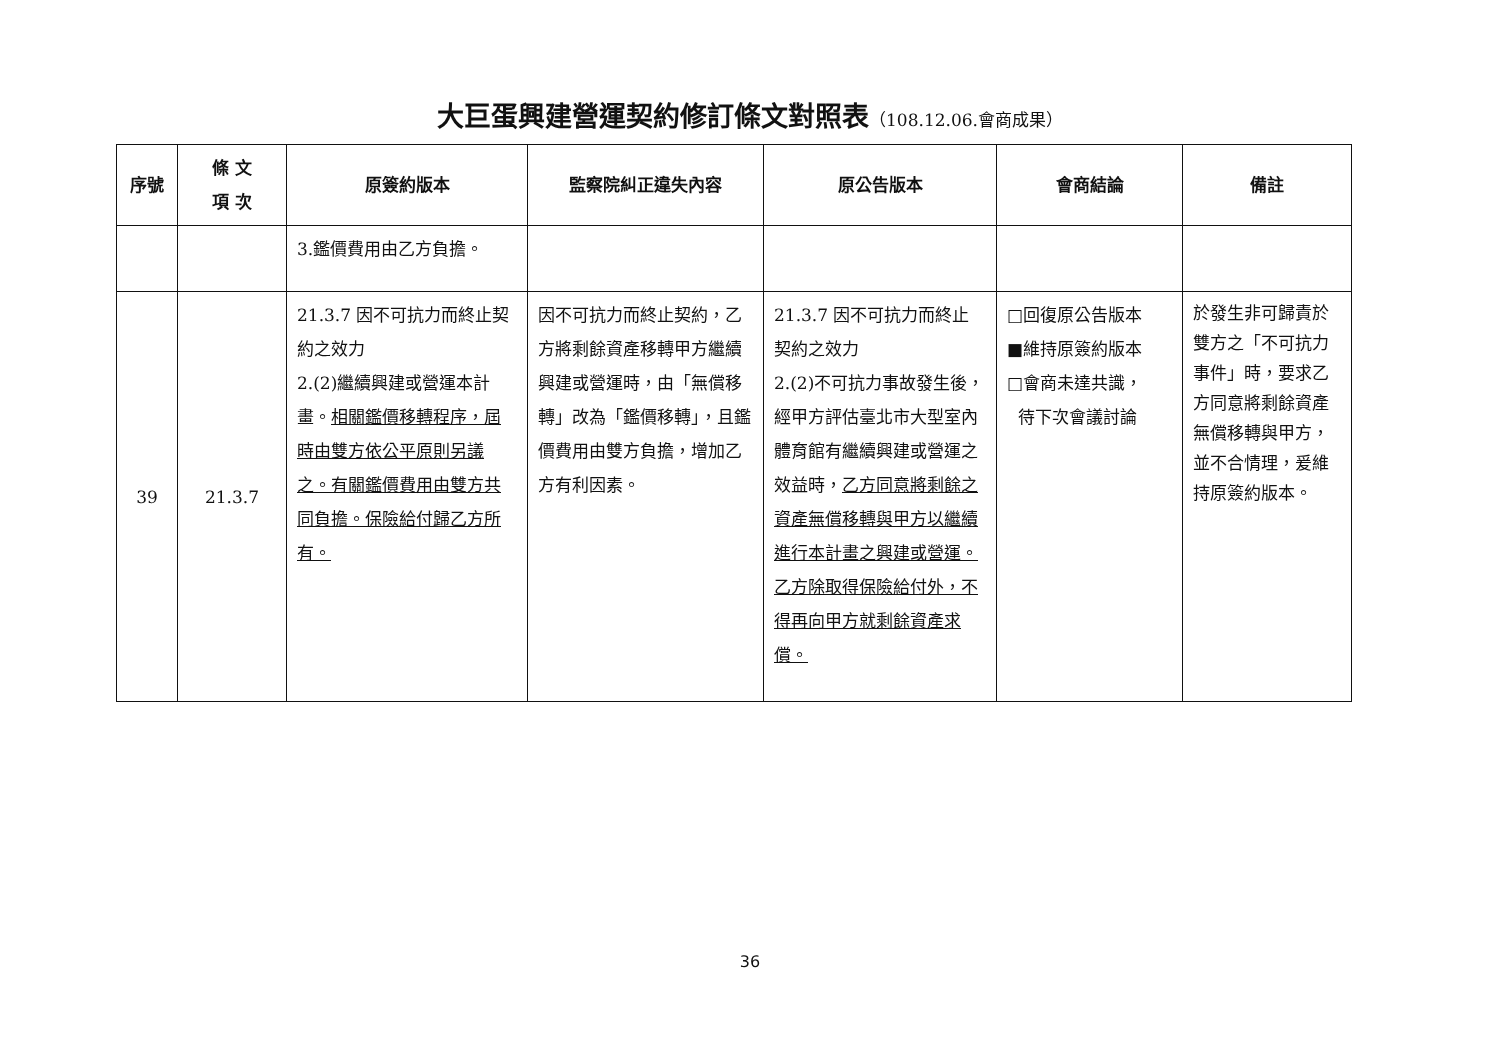大巨蛋興建營運契約修訂條文對照表（108.12.06.會商成果）
| 序號 | 條 文 項 次 | 原簽約版本 | 監察院糾正違失內容 | 原公告版本 | 會商結論 | 備註 |
| --- | --- | --- | --- | --- | --- | --- |
| | | 3.鑑價費用由乙方負擔。 | | | | |
| 39 | 21.3.7 | 21.3.7 因不可抗力而終止契約之效力 2.(2)繼續興建或營運本計畫。 相關鑑價移轉程序，屆時由雙方依公平原則另議之。有關鑑價費用由雙方共同負擔。保險給付歸乙方所有。 | 因不可抗力而終止契約，乙方將剩餘資產移轉甲方繼續興建或營運時，由「無償移轉」改為「鑑價移轉」，且鑑價費用由雙方負擔，增加乙方有利因素。 | 21.3.7 因不可抗力而終止契約之效力 2.(2)不可抗力事故發生後，經甲方評估臺北市大型室內體育館有繼續興建或營運之效益時， 乙方同意將剩餘之資產無償移轉與甲方以繼續進行本計畫之興建或營運。乙方除取得保險給付外，不得再向甲方就剩餘資產求償。 | □回復原公告版本 ■維持原簽約版本 □會商未達共識， 待下次會議討論 | 於發生非可歸責於雙方之「不可抗力事件」時，要求乙方同意將剩餘資產無償移轉與甲方，並不合情理，爰維持原簽約版本。 |
36